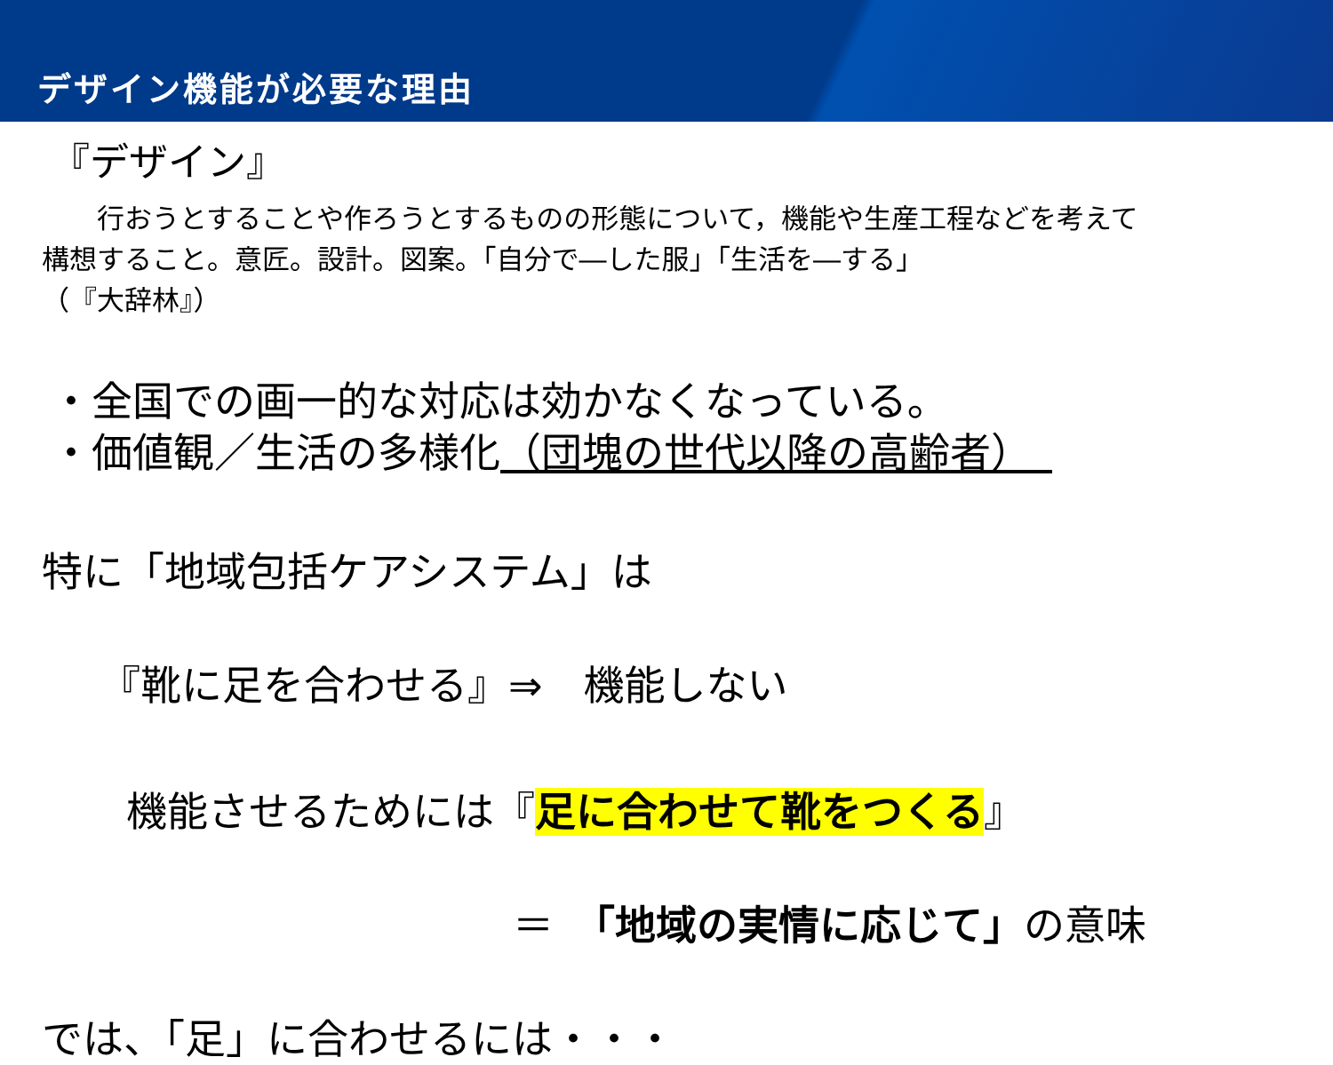デザイン機能が必要な理由
『デザイン』
　　行おうとすることや作ろうとするものの形態について，機能や生産工程などを考えて
構想すること。意匠。設計。図案。「自分で―した服」「生活を―する」
（『大辞林』）
・全国での画一的な対応は効かなくなっている。
・価値観／生活の多様化（団塊の世代以降の高齢者）　
特に「地域包括ケアシステム」は
『靴に足を合わせる』⇒　機能しない
機能させるためには『足に合わせて靴をつくる』
＝　「地域の実情に応じて」の意味
では、「足」に合わせるには・・・